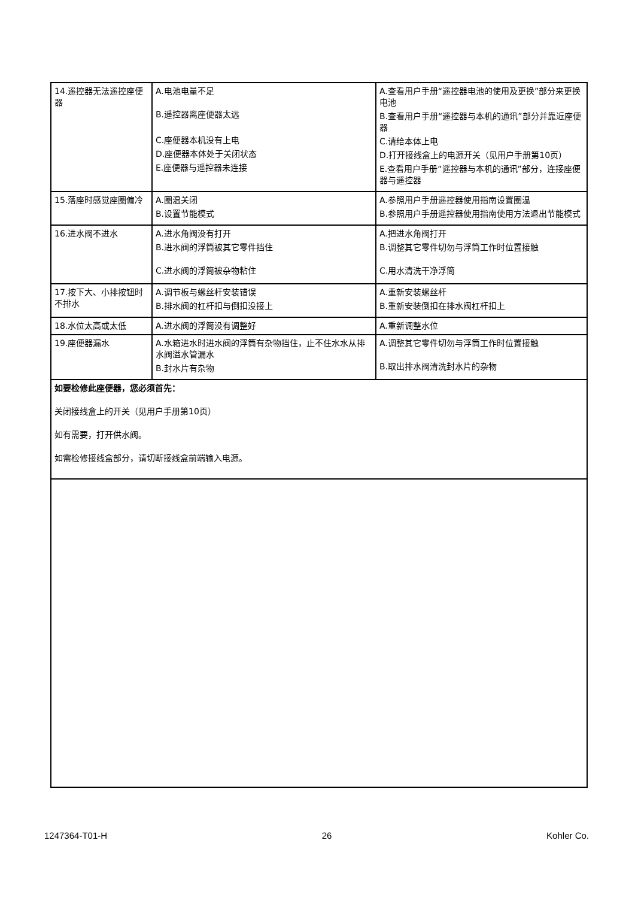| 14.遥控器无法遥控座便器 | A.电池电量不足 B.遥控器离座便器太远 C.座便器本机没有上电 D.座便器本体处于关闭状态 E.座便器与遥控器未连接 | A.查看用户手册“遥控器电池的使用及更换”部分来更换电池 B.查看用户手册“遥控器与本机的通讯”部分并靠近座便器 C.请给本体上电 D.打开接线盒上的电源开关（见用户手册第10页） E.查看用户手册“遥控器与本机的通讯”部分，连接座便器与遥控器 |
| 15.落座时感觉座圈偏冷 | A.圈温关闭 B.设置节能模式 | A.参照用户手册遥控器使用指南设置圈温 B.参照用户手册遥控器使用指南使用方法退出节能模式 |
| 16.进水阀不进水 | A.进水角阀没有打开 B.进水阀的浮筒被其它零件挡住 C.进水阀的浮筒被杂物粘住 | A.把进水角阀打开 B.调整其它零件切勿与浮筒工作时位置接触 C.用水清洗干净浮筒 |
| 17.按下大、小排按钮时不排水 | A.调节板与螺丝杆安装错误 B.排水阀的杠杆扣与倒扣没接上 | A.重新安装螺丝杆 B.重新安装倒扣在排水阀杠杆扣上 |
| 18.水位太高或太低 | A.进水阀的浮筒没有调整好 | A.重新调整水位 |
| 19.座便器漏水 | A.水箱进水时进水阀的浮筒有杂物挡住，止不住水水从排水阀溢水管漏水 B.封水片有杂物 | A.调整其它零件切勿与浮筒工作时位置接触 B.取出排水阀清洗封水片的杂物 |
| 如要检修此座便器，您必须首先： 关闭接线盒上的开关（见用户手册第10页） 如有需要，打开供水阀。 如需检修接线盒部分，请切断接线盒前端输入电源。 | | |
1247364-T01-H 26 Kohler Co.